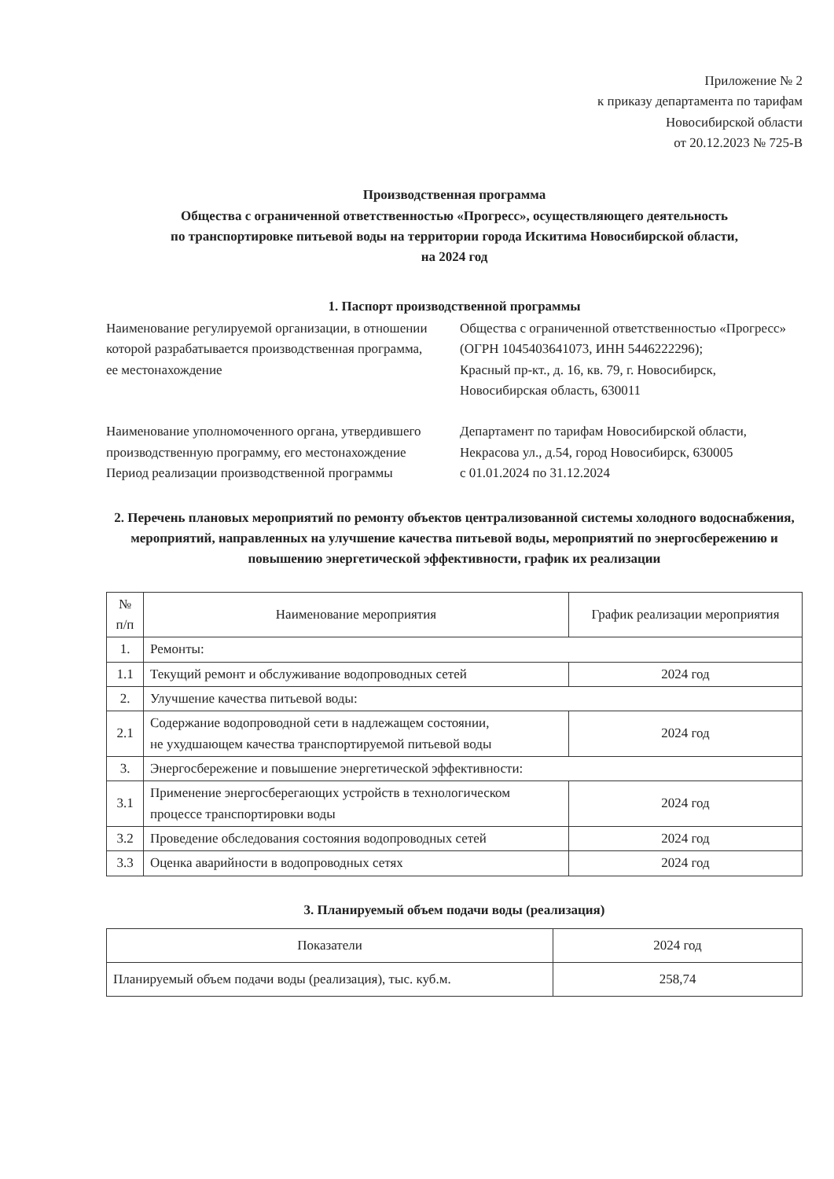Приложение № 2
к приказу департамента по тарифам
Новосибирской области
от 20.12.2023 № 725-В
Производственная программа
Общества с ограниченной ответственностью «Прогресс», осуществляющего деятельность
по транспортировке питьевой воды на территории города Искитима Новосибирской области,
на 2024 год
1. Паспорт производственной программы
Наименование регулируемой организации, в отношении которой разрабатывается производственная программа,
ее местонахождение
Общества с ограниченной ответственностью «Прогресс»
(ОГРН 1045403641073, ИНН 5446222296);
Красный пр-кт., д. 16, кв. 79, г. Новосибирск, Новосибирская область, 630011
Наименование уполномоченного органа, утвердившего производственную программу, его местонахождение
Департамент по тарифам Новосибирской области, Некрасова ул., д.54, город Новосибирск, 630005
Период реализации производственной программы
с 01.01.2024 по 31.12.2024
2. Перечень плановых мероприятий по ремонту объектов централизованной системы холодного водоснабжения, мероприятий, направленных на улучшение качества питьевой воды, мероприятий по энергосбережению и повышению энергетической эффективности, график их реализации
| № п/п | Наименование мероприятия | График реализации мероприятия |
| --- | --- | --- |
| 1. | Ремонты: | |
| 1.1 | Текущий ремонт и обслуживание водопроводных сетей | 2024 год |
| 2. | Улучшение качества питьевой воды: | |
| 2.1 | Содержание водопроводной сети в надлежащем состоянии, не ухудшающем качества транспортируемой питьевой воды | 2024 год |
| 3. | Энергосбережение и повышение энергетической эффективности: | |
| 3.1 | Применение энергосберегающих устройств в технологическом процессе транспортировки воды | 2024 год |
| 3.2 | Проведение обследования состояния водопроводных сетей | 2024 год |
| 3.3 | Оценка аварийности в водопроводных сетях | 2024 год |
3. Планируемый объем подачи воды (реализация)
| Показатели | 2024 год |
| --- | --- |
| Планируемый объем подачи воды (реализация), тыс. куб.м. | 258,74 |